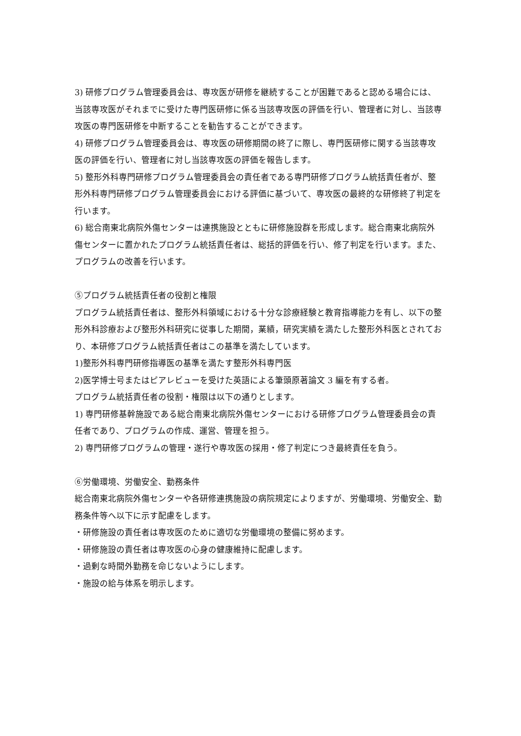3) 研修プログラム管理委員会は、専攻医が研修を継続することが困難であると認める場合には、当該専攻医がそれまでに受けた専門医研修に係る当該専攻医の評価を行い、管理者に対し、当該専攻医の専門医研修を中断することを勧告することができます。
4) 研修プログラム管理委員会は、専攻医の研修期間の終了に際し、専門医研修に関する当該専攻医の評価を行い、管理者に対し当該専攻医の評価を報告します。
5) 整形外科専門研修プログラム管理委員会の責任者である専門研修プログラム統括責任者が、整形外科専門研修プログラム管理委員会における評価に基づいて、専攻医の最終的な研修終了判定を行います。
6) 総合南東北病院外傷センターは連携施設とともに研修施設群を形成します。総合南東北病院外傷センターに置かれたプログラム統括責任者は、総括的評価を行い、修了判定を行います。また、プログラムの改善を行います。
⑤プログラム統括責任者の役割と権限
プログラム統括責任者は、整形外科領域における十分な診療経験と教育指導能力を有し、以下の整形外科診療および整形外科研究に従事した期間，業績，研究実績を満たした整形外科医とされており、本研修プログラム統括責任者はこの基準を満たしています。
1)整形外科専門研修指導医の基準を満たす整形外科専門医
2)医学博士号またはピアレビューを受けた英語による筆頭原著論文 3 編を有する者。
プログラム統括責任者の役割・権限は以下の通りとします。
1) 専門研修基幹施設である総合南東北病院外傷センターにおける研修プログラム管理委員会の責任者であり、プログラムの作成、運営、管理を担う。
2) 専門研修プログラムの管理・遂行や専攻医の採用・修了判定につき最終責任を負う。
⑥労働環境、労働安全、勤務条件
総合南東北病院外傷センターや各研修連携施設の病院規定によりますが、労働環境、労働安全、勤務条件等へ以下に示す配慮をします。
・研修施設の責任者は専攻医のために適切な労働環境の整備に努めます。
・研修施設の責任者は専攻医の心身の健康維持に配慮します。
・過剰な時間外勤務を命じないようにします。
・施設の給与体系を明示します。